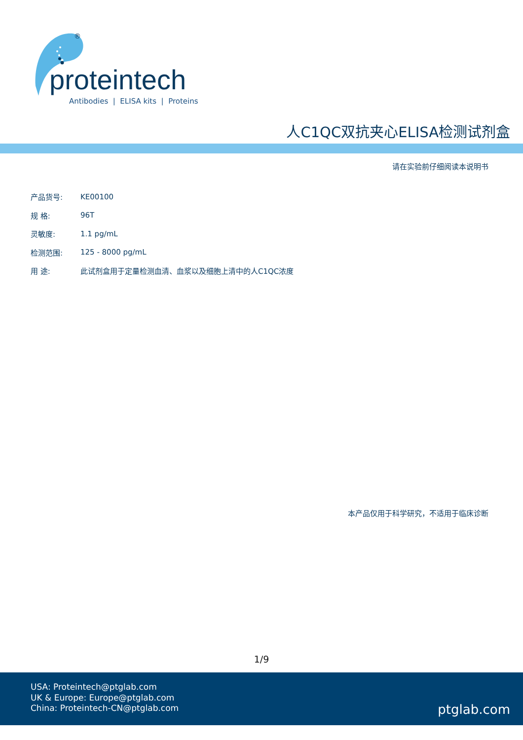®
proteintech
Antibodies | ELISA kits | Proteins
人C1QC双抗夹心ELISA检测试剂盒
请在实验前仔细阅读本说明书
| 产品货号: | KE00100 |
| 规 格: | 96T |
| 灵敏度: | 1.1 pg/mL |
| 检测范围: | 125 - 8000 pg/mL |
| 用 途: | 此试剂盒用于定量检测血清、血浆以及细胞上清中的人C1QC浓度 |
本产品仅用于科学研究，不适用于临床诊断
1/9
USA: Proteintech@ptglab.com
UK & Europe: Europe@ptglab.com
China: Proteintech-CN@ptglab.com
ptglab.com